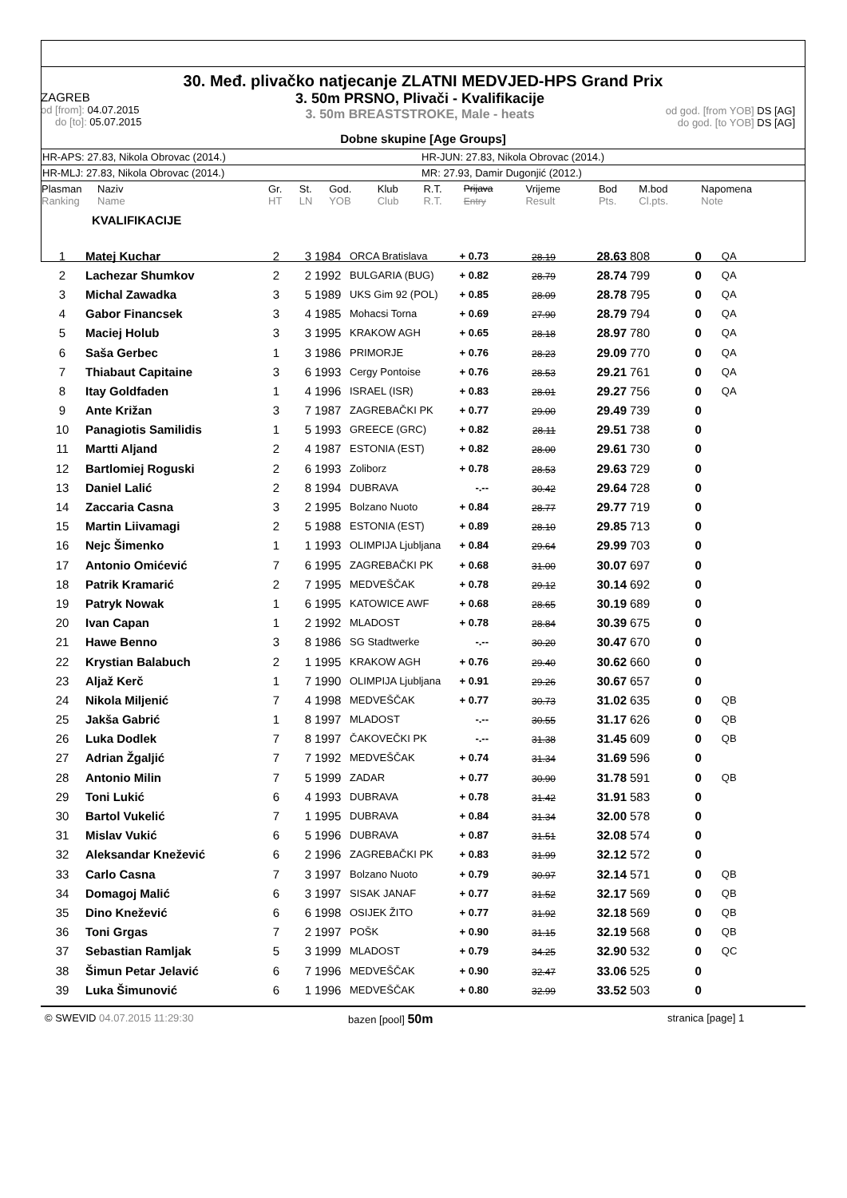30. Međ. plivačko natjecanje ZLATNI MEDVJED-HPS Grand Prix
ZAGREB
od [from]: 04.07.2015
do [to]: 05.07.2015
3. 50m PRSNO, Plivači - Kvalifikacije
3. 50m BREASTSTROKE, Male - heats
od god. [from YOB] DS [AG]
do god. [to YOB] DS [AG]
Dobne skupine [Age Groups]
HR-APS: 27.83, Nikola Obrovac (2014.) HR-JUN: 27.83, Nikola Obrovac (2014.)
HR-MLJ: 27.83, Nikola Obrovac (2014.) MR: 27.93, Damir Dugonjić (2012.)
| Plasman Ranking | Naziv Name | Gr. HT | St. LN | God. YOB | Klub Club | R.T. R.T. | Prijava Entry | Vrijeme Result | Bod Pts. | M.bod Cl.pts. | Napomena Note |
| --- | --- | --- | --- | --- | --- | --- | --- | --- | --- | --- | --- |
KVALIFIKACIJE
| 1 | Matej Kuchar | 2 | 3 | 1984 | ORCA Bratislava | + 0.73 | 28.19 | 28.63 | 808 | 0 | QA |
| 2 | Lachezar Shumkov | 2 | 2 | 1992 | BULGARIA (BUG) | + 0.82 | 28.79 | 28.74 | 799 | 0 | QA |
| 3 | Michal Zawadka | 3 | 5 | 1989 | UKS Gim 92 (POL) | + 0.85 | 28.09 | 28.78 | 795 | 0 | QA |
| 4 | Gabor Financsek | 3 | 4 | 1985 | Mohacsi Torna | + 0.69 | 27.90 | 28.79 | 794 | 0 | QA |
| 5 | Maciej Holub | 3 | 3 | 1995 | KRAKOW AGH | + 0.65 | 28.18 | 28.97 | 780 | 0 | QA |
| 6 | Saša Gerbec | 1 | 3 | 1986 | PRIMORJE | + 0.76 | 28.23 | 29.09 | 770 | 0 | QA |
| 7 | Thiabaut Capitaine | 3 | 6 | 1993 | Cergy Pontoise | + 0.76 | 28.53 | 29.21 | 761 | 0 | QA |
| 8 | Itay Goldfaden | 1 | 4 | 1996 | ISRAEL (ISR) | + 0.83 | 28.01 | 29.27 | 756 | 0 | QA |
| 9 | Ante Križan | 3 | 7 | 1987 | ZAGREBAČKI PK | + 0.77 | 29.00 | 29.49 | 739 | 0 | |
| 10 | Panagiotis Samilidis | 1 | 5 | 1993 | GREECE (GRC) | + 0.82 | 28.11 | 29.51 | 738 | 0 | |
| 11 | Martti Aljand | 2 | 4 | 1987 | ESTONIA (EST) | + 0.82 | 28.00 | 29.61 | 730 | 0 | |
| 12 | Bartlomiej Roguski | 2 | 6 | 1993 | Zoliborz | + 0.78 | 28.53 | 29.63 | 729 | 0 | |
| 13 | Daniel Lalić | 2 | 8 | 1994 | DUBRAVA | -.-- | 30.42 | 29.64 | 728 | 0 | |
| 14 | Zaccaria Casna | 3 | 2 | 1995 | Bolzano Nuoto | + 0.84 | 28.77 | 29.77 | 719 | 0 | |
| 15 | Martin Liivamagi | 2 | 5 | 1988 | ESTONIA (EST) | + 0.89 | 28.10 | 29.85 | 713 | 0 | |
| 16 | Nejc Šimenko | 1 | 1 | 1993 | OLIMPIJA Ljubljana | + 0.84 | 29.64 | 29.99 | 703 | 0 | |
| 17 | Antonio Omićević | 7 | 6 | 1995 | ZAGREBAČKI PK | + 0.68 | 31.00 | 30.07 | 697 | 0 | |
| 18 | Patrik Kramarić | 2 | 7 | 1995 | MEDVEŠČAK | + 0.78 | 29.12 | 30.14 | 692 | 0 | |
| 19 | Patryk Nowak | 1 | 6 | 1995 | KATOWICE AWF | + 0.68 | 28.65 | 30.19 | 689 | 0 | |
| 20 | Ivan Capan | 1 | 2 | 1992 | MLADOST | + 0.78 | 28.84 | 30.39 | 675 | 0 | |
| 21 | Hawe Benno | 3 | 8 | 1986 | SG Stadtwerke | -.-- | 30.20 | 30.47 | 670 | 0 | |
| 22 | Krystian Balabuch | 2 | 1 | 1995 | KRAKOW AGH | + 0.76 | 29.40 | 30.62 | 660 | 0 | |
| 23 | Aljaž Kerč | 1 | 7 | 1990 | OLIMPIJA Ljubljana | + 0.91 | 29.26 | 30.67 | 657 | 0 | |
| 24 | Nikola Miljenić | 7 | 4 | 1998 | MEDVEŠČAK | + 0.77 | 30.73 | 31.02 | 635 | 0 | QB |
| 25 | Jakša Gabrić | 1 | 8 | 1997 | MLADOST | -.-- | 30.55 | 31.17 | 626 | 0 | QB |
| 26 | Luka Dodlek | 7 | 8 | 1997 | ČAKOVEČKI PK | -.-- | 31.38 | 31.45 | 609 | 0 | QB |
| 27 | Adrian Žgaljić | 7 | 7 | 1992 | MEDVEŠČAK | + 0.74 | 31.34 | 31.69 | 596 | 0 | |
| 28 | Antonio Milin | 7 | 5 | 1999 | ZADAR | + 0.77 | 30.90 | 31.78 | 591 | 0 | QB |
| 29 | Toni Lukić | 6 | 4 | 1993 | DUBRAVA | + 0.78 | 31.42 | 31.91 | 583 | 0 | |
| 30 | Bartol Vukelić | 7 | 1 | 1995 | DUBRAVA | + 0.84 | 31.34 | 32.00 | 578 | 0 | |
| 31 | Mislav Vukić | 6 | 5 | 1996 | DUBRAVA | + 0.87 | 31.51 | 32.08 | 574 | 0 | |
| 32 | Aleksandar Knežević | 6 | 2 | 1996 | ZAGREBAČKI PK | + 0.83 | 31.99 | 32.12 | 572 | 0 | |
| 33 | Carlo Casna | 7 | 3 | 1997 | Bolzano Nuoto | + 0.79 | 30.97 | 32.14 | 571 | 0 | QB |
| 34 | Domagoj Malić | 6 | 3 | 1997 | SISAK JANAF | + 0.77 | 31.52 | 32.17 | 569 | 0 | QB |
| 35 | Dino Knežević | 6 | 6 | 1998 | OSIJEK ŽITO | + 0.77 | 31.92 | 32.18 | 569 | 0 | QB |
| 36 | Toni Grgas | 7 | 2 | 1997 | POŠK | + 0.90 | 31.15 | 32.19 | 568 | 0 | QB |
| 37 | Sebastian Ramljak | 5 | 3 | 1999 | MLADOST | + 0.79 | 34.25 | 32.90 | 532 | 0 | QC |
| 38 | Šimun Petar Jelavić | 6 | 7 | 1996 | MEDVEŠČAK | + 0.90 | 32.47 | 33.06 | 525 | 0 | |
| 39 | Luka Šimunović | 6 | 1 | 1996 | MEDVEŠČAK | + 0.80 | 32.99 | 33.52 | 503 | 0 | |
© SWEVID 04.07.2015 11:29:30 bazen [pool] 50m
stranica [page] 1